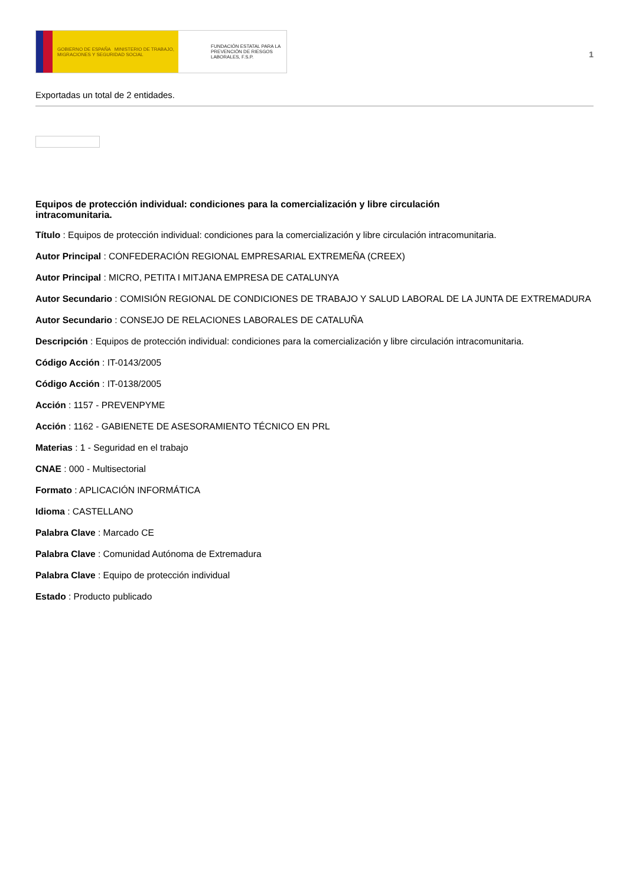GOBIERNO DE ESPAÑA MINISTERIO DE TRABAJO, MIGRACIONES Y SEGURIDAD SOCIAL
FUNDACIÓN ESTATAL PARA LA PREVENCIÓN DE RIESGOS LABORALES, F.S.P.
1
Exportadas un total de 2 entidades.
Equipos de protección individual: condiciones para la comercialización y libre circulación intracomunitaria.
Título : Equipos de protección individual: condiciones para la comercialización y libre circulación intracomunitaria.
Autor Principal : CONFEDERACIÓN REGIONAL EMPRESARIAL EXTREMEÑA (CREEX)
Autor Principal : MICRO, PETITA I MITJANA EMPRESA DE CATALUNYA
Autor Secundario : COMISIÓN REGIONAL DE CONDICIONES DE TRABAJO Y SALUD LABORAL DE LA JUNTA DE EXTREMADURA
Autor Secundario : CONSEJO DE RELACIONES LABORALES DE CATALUÑA
Descripción : Equipos de protección individual: condiciones para la comercialización y libre circulación intracomunitaria.
Código Acción : IT-0143/2005
Código Acción : IT-0138/2005
Acción : 1157 - PREVENPYME
Acción : 1162 - GABIENETE DE ASESORAMIENTO TÉCNICO EN PRL
Materias : 1 - Seguridad en el trabajo
CNAE : 000 - Multisectorial
Formato : APLICACIÓN INFORMÁTICA
Idioma : CASTELLANO
Palabra Clave : Marcado CE
Palabra Clave : Comunidad Autónoma de Extremadura
Palabra Clave : Equipo de protección individual
Estado : Producto publicado